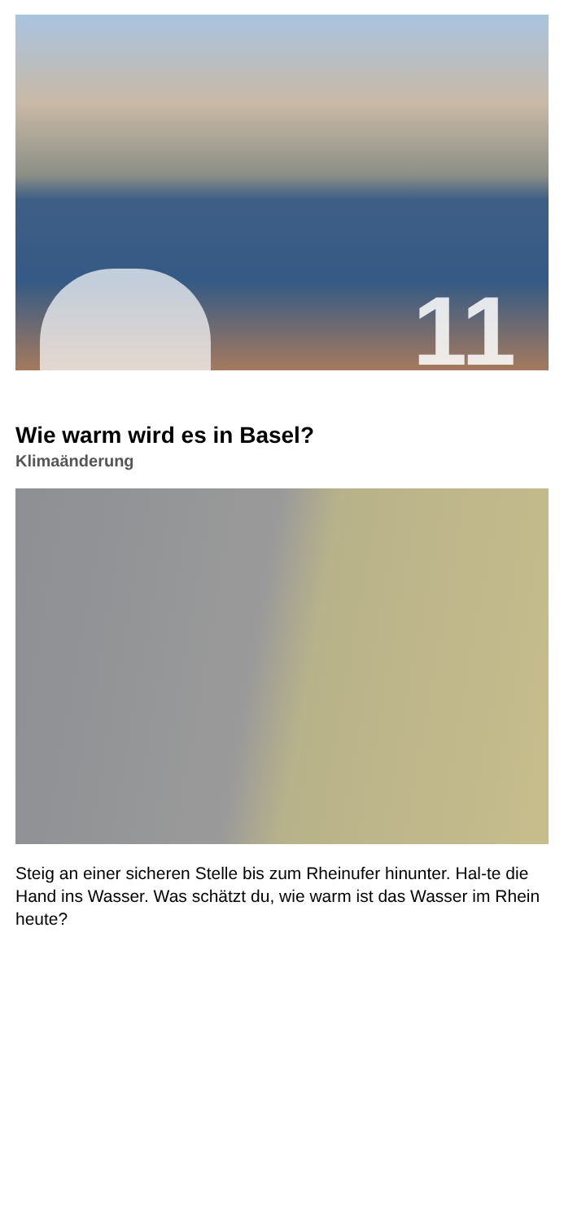11
Wie warm wird es in Basel?
Klimaänderung
Steig an einer sicheren Stelle bis zum Rheinufer hinunter. Hal-te die Hand ins Wasser. Was schätzt du, wie warm ist das Wasser im Rhein heute?